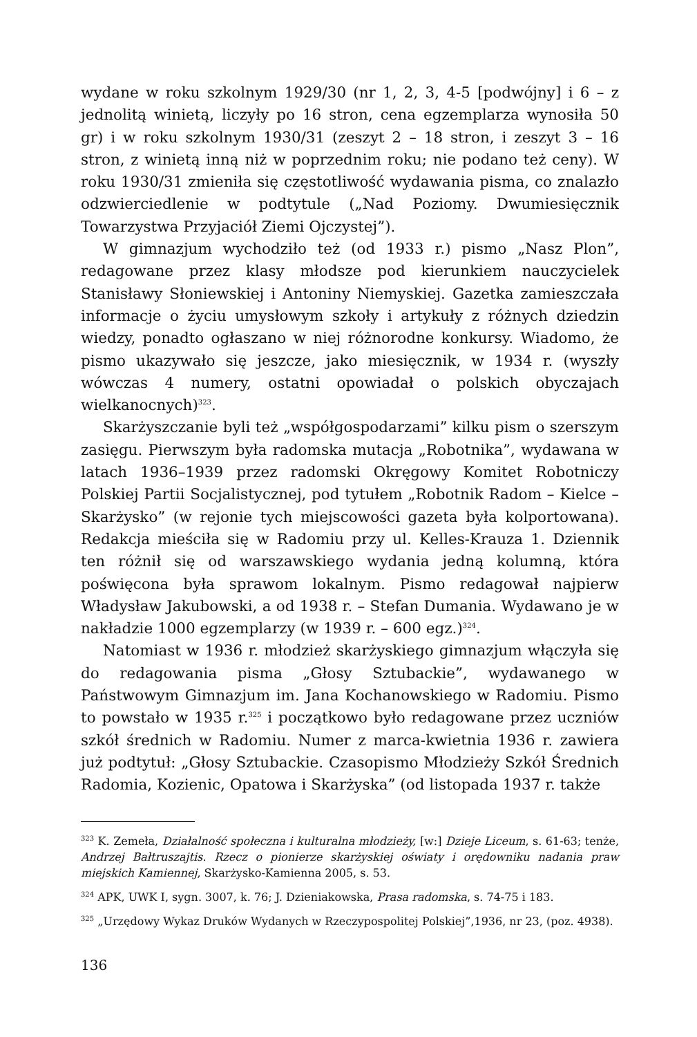wydane w roku szkolnym 1929/30 (nr 1, 2, 3, 4-5 [podwójny] i 6 – z jednolitą winietą, liczyły po 16 stron, cena egzemplarza wynosiła 50 gr) i w roku szkolnym 1930/31 (zeszyt 2 – 18 stron, i zeszyt 3 – 16 stron, z winietą inną niż w poprzednim roku; nie podano też ceny). W roku 1930/31 zmieniła się częstotliwość wydawania pisma, co znalazło odzwierciedlenie w podtytule („Nad Poziomy. Dwumiesięcznik Towarzystwa Przyjaciół Ziemi Ojczystej”).
W gimnazjum wychodziło też (od 1933 r.) pismo „Nasz Plon”, redagowane przez klasy młodsze pod kierunkiem nauczycielek Stanisławy Słoniewskiej i Antoniny Niemyskiej. Gazetka zamieszczała informacje o życiu umysłowym szkoły i artykuły z różnych dziedzin wiedzy, ponadto ogłaszano w niej różnorodne konkursy. Wiadomo, że pismo ukazywało się jeszcze, jako miesięcznik, w 1934 r. (wyszły wówczas 4 numery, ostatni opowiadał o polskich obyczajach wielkanocnych)<sup>323</sup>.
Skarżyszczanie byli też „współgospodarzami” kilku pism o szerszym zasięgu. Pierwszym była radomska mutacja „Robotnika”, wydawana w latach 1936–1939 przez radomski Okręgowy Komitet Robotniczy Polskiej Partii Socjalistycznej, pod tytułem „Robotnik Radom – Kielce – Skarżysko” (w rejonie tych miejscowości gazeta była kolportowana). Redakcja mieściła się w Radomiu przy ul. Kelles-Krauza 1. Dziennik ten różnił się od warszawskiego wydania jedną kolumną, która poświęcona była sprawom lokalnym. Pismo redagował najpierw Władysław Jakubowski, a od 1938 r. – Stefan Dumania. Wydawano je w nakładzie 1000 egzemplarzy (w 1939 r. – 600 egz.)<sup>324</sup>.
Natomiast w 1936 r. młodzież skarżyskiego gimnazjum włączyła się do redagowania pisma „Głosy Sztubackie”, wydawanego w Państwowym Gimnazjum im. Jana Kochanowskiego w Radomiu. Pismo to powstało w 1935 r.<sup>325</sup> i początkowo było redagowane przez uczniów szkół średnich w Radomiu. Numer z marca-kwietnia 1936 r. zawiera już podtytuł: „Głosy Sztubackie. Czasopismo Młodzieży Szkół Średnich Radomia, Kozienic, Opatowa i Skarżyska” (od listopada 1937 r. także
<sup>323</sup> K. Zemeła, Działalność społeczna i kulturalna młodzieży, [w:] Dzieje Liceum, s. 61-63; tenże, Andrzej Bałtruszajtis. Rzecz o pionierze skarżyskiej oświaty i orędowniku nadania praw miejskich Kamiennej, Skarżysko-Kamienna 2005, s. 53.
<sup>324</sup> APK, UWK I, sygn. 3007, k. 76; J. Dzieniakowska, Prasa radomska, s. 74-75 i 183.
<sup>325</sup> „Urzędowy Wykaz Druków Wydanych w Rzeczypospolitej Polskiej”,1936, nr 23, (poz. 4938).
136